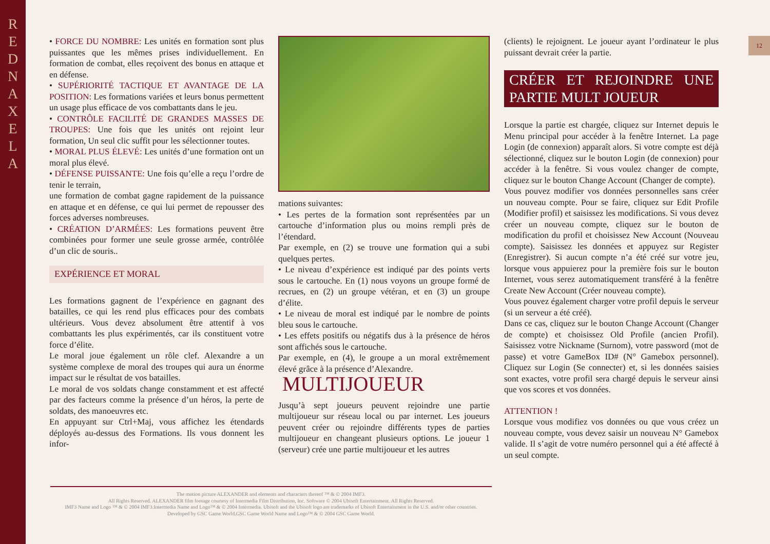R
E
D
N
A
X
E
L
A
12
• FORCE DU NOMBRE: Les unités en formation sont plus puissantes que les mêmes prises individuellement. En formation de combat, elles reçoivent des bonus en attaque et en défense.
• SUPÉRIORITÉ TACTIQUE ET AVANTAGE DE LA POSITION: Les formations variées et leurs bonus permettent un usage plus efficace de vos combattants dans le jeu.
• CONTRÔLE FACILITÉ DE GRANDES MASSES DE TROUPES: Une fois que les unités ont rejoint leur formation, Un seul clic suffit pour les sélectionner toutes.
• MORAL PLUS ÉLEVÉ: Les unités d’une formation ont un moral plus élevé.
• DÉFENSE PUISSANTE: Une fois qu’elle a reçu l’ordre de tenir le terrain,
une formation de combat gagne rapidement de la puissance en attaque et en défense, ce qui lui permet de repousser des forces adverses nombreuses.
• CRÉATION D’ARMÉES: Les formations peuvent être combinées pour former une seule grosse armée, contrôlée d’un clic de souris..
EXPÉRIENCE ET MORAL
Les formations gagnent de l’expérience en gagnant des batailles, ce qui les rend plus efficaces pour des combats ultérieurs. Vous devez absolument être attentif à vos combattants les plus expérimentés, car ils constituent votre force d’élite.
Le moral joue également un rôle clef. Alexandre a un système complexe de moral des troupes qui aura un énorme impact sur le résultat de vos batailles.
Le moral de vos soldats change constamment et est affecté par des facteurs comme la présence d’un héros, la perte de soldats, des manoeuvres etc.
En appuyant sur Ctrl+Maj, vous affichez les étendards déployés au-dessus des Formations. Ils vous donnent les infor-
mations suivantes:
• Les pertes de la formation sont représentées par un cartouche d’information plus ou moins rempli près de l’étendard.
Par exemple, en (2) se trouve une formation qui a subi quelques pertes.
• Le niveau d’expérience est indiqué par des points verts sous le cartouche. En (1) nous voyons un groupe formé de recrues, en (2) un groupe vétéran, et en (3) un groupe d’élite.
• Le niveau de moral est indiqué par le nombre de points bleu sous le cartouche.
• Les effets positifs ou négatifs dus à la présence de héros sont affichés sous le cartouche.
Par exemple, en (4), le groupe a un moral extrêmement élevé grâce à la présence d’Alexandre.
MULTIJOUEUR
Jusqu’à sept joueurs peuvent rejoindre une partie multijoueur sur réseau local ou par internet. Les joueurs peuvent créer ou rejoindre différents types de parties multijoueur en changeant plusieurs options. Le joueur 1 (serveur) crée une partie multijoueur et les autres
(clients) le rejoignent. Le joueur ayant l’ordinateur le plus puissant devrait créer la partie.
CRÉER ET REJOINDRE UNE PARTIE MULT JOUEUR
Lorsque la partie est chargée, cliquez sur Internet depuis le Menu principal pour accéder à la fenêtre Internet. La page Login (de connexion) apparaît alors. Si votre compte est déjà sélectionné, cliquez sur le bouton Login (de connexion) pour accéder à la fenêtre. Si vous voulez changer de compte, cliquez sur le bouton Change Account (Changer de compte).
Vous pouvez modifier vos données personnelles sans créer un nouveau compte. Pour se faire, cliquez sur Edit Profile (Modifier profil) et saisissez les modifications. Si vous devez créer un nouveau compte, cliquez sur le bouton de modification du profil et choisissez New Account (Nouveau compte). Saisissez les données et appuyez sur Register (Enregistrer). Si aucun compte n’a été créé sur votre jeu, lorsque vous appuierez pour la première fois sur le bouton Internet, vous serez automatiquement transféré à la fenêtre Create New Account (Créer nouveau compte).
Vous pouvez également charger votre profil depuis le serveur (si un serveur a été créé).
Dans ce cas, cliquez sur le bouton Change Account (Changer de compte) et choisissez Old Profile (ancien Profil). Saisissez votre Nickname (Surnom), votre password (mot de passe) et votre GameBox ID# (N° Gamebox personnel). Cliquez sur Login (Se connecter) et, si les données saisies sont exactes, votre profil sera chargé depuis le serveur ainsi que vos scores et vos données.
ATTENTION !
Lorsque vous modifiez vos données ou que vous créez un nouveau compte, vous devez saisir un nouveau N° Gamebox valide. Il s’agit de votre numéro personnel qui a été affecté à un seul compte.
The motion picture ALEXANDER and elements and characters thereof ™ & © 2004 IMF3.
All Rights Reserved. ALEXANDER film footage courtesy of Intermedia Film Distribution, Inc. Software © 2004 Ubisoft Entertainment. All Rights Reserved.
IMF3 Name and Logo ™ & © 2004 IMF3.Intermedia Name and Logo™ & © 2004 Intermedia. Ubisoft and the Ubisoft logo are trademarks of Ubisoft Entertainment in the U.S. and/or other countries.
Developed by GSC Game World.GSC Game World Name and Logo™ & © 2004 GSC Game World.